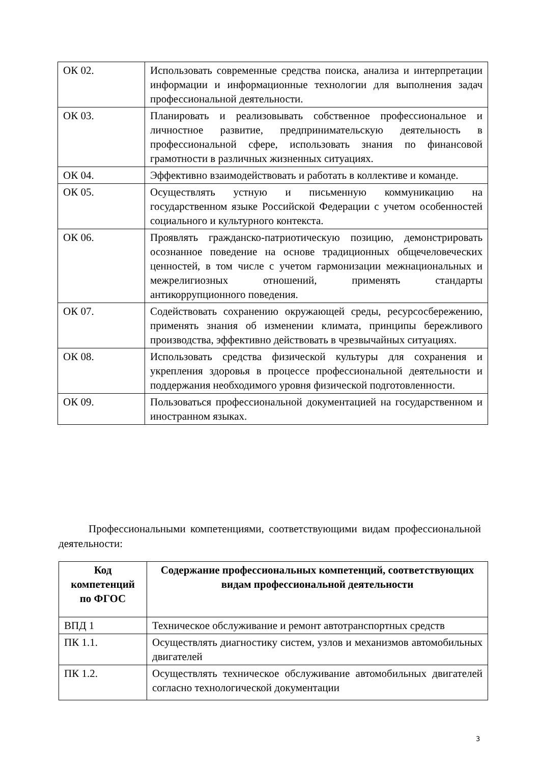| ОК 02. | Использовать современные средства поиска, анализа и интерпретации информации и информационные технологии для выполнения задач профессиональной деятельности. |
| ОК 03. | Планировать и реализовывать собственное профессиональное и личностное развитие, предпринимательскую деятельность в профессиональной сфере, использовать знания по финансовой грамотности в различных жизненных ситуациях. |
| ОК 04. | Эффективно взаимодействовать и работать в коллективе и команде. |
| ОК 05. | Осуществлять устную и письменную коммуникацию на государственном языке Российской Федерации с учетом особенностей социального и культурного контекста. |
| ОК 06. | Проявлять гражданско-патриотическую позицию, демонстрировать осознанное поведение на основе традиционных общечеловеческих ценностей, в том числе с учетом гармонизации межнациональных и межрелигиозных отношений, применять стандарты антикоррупционного поведения. |
| ОК 07. | Содействовать сохранению окружающей среды, ресурсосбережению, применять знания об изменении климата, принципы бережливого производства, эффективно действовать в чрезвычайных ситуациях. |
| ОК 08. | Использовать средства физической культуры для сохранения и укрепления здоровья в процессе профессиональной деятельности и поддержания необходимого уровня физической подготовленности. |
| ОК 09. | Пользоваться профессиональной документацией на государственном и иностранном языках. |
Профессиональными компетенциями, соответствующими видам профессиональной деятельности:
| Код компетенций по ФГОС | Содержание профессиональных компетенций, соответствующих видам профессиональной деятельности |
| --- | --- |
| ВПД 1 | Техническое обслуживание и ремонт автотранспортных средств |
| ПК 1.1. | Осуществлять диагностику систем, узлов и механизмов автомобильных двигателей |
| ПК 1.2. | Осуществлять техническое обслуживание автомобильных двигателей согласно технологической документации |
3